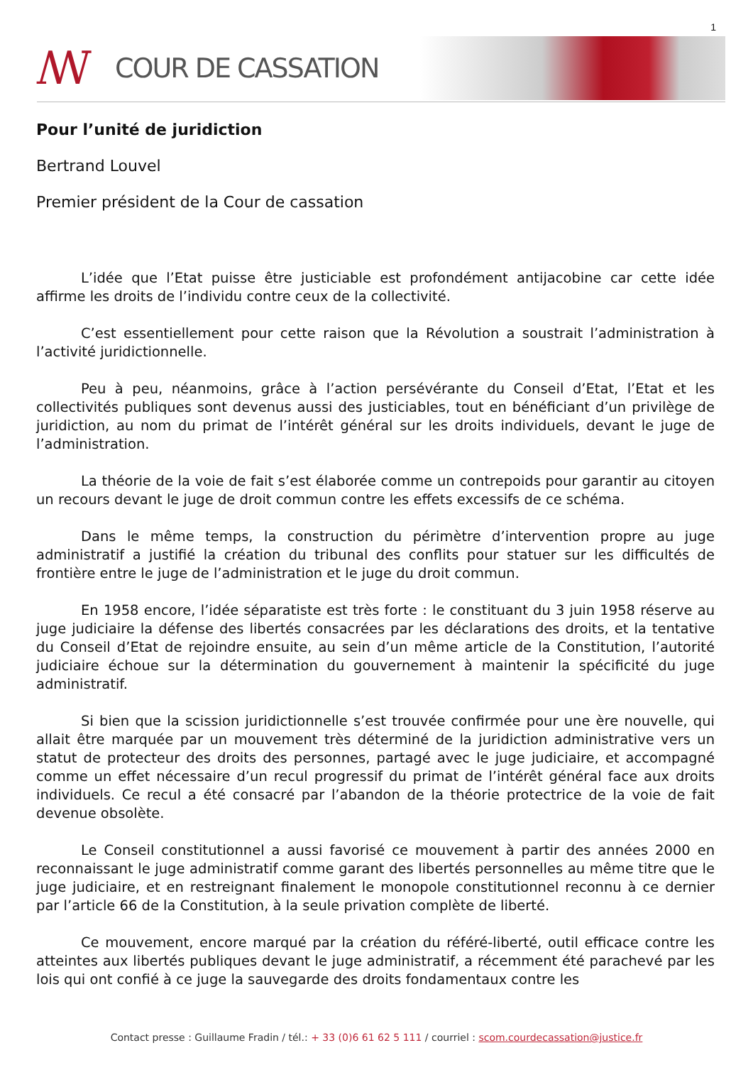1
ꟿ
COUR DE CASSATION
Pour l’unité de juridiction
Bertrand Louvel
Premier président de la Cour de cassation
L’idée que l’Etat puisse être justiciable est profondément antijacobine car cette idée affirme les droits de l’individu contre ceux de la collectivité.
C’est essentiellement pour cette raison que la Révolution a soustrait l’administration à l’activité juridictionnelle.
Peu à peu, néanmoins, grâce à l’action persévérante du Conseil d’Etat, l’Etat et les collectivités publiques sont devenus aussi des justiciables, tout en bénéficiant d’un privilège de juridiction, au nom du primat de l’intérêt général sur les droits individuels, devant le juge de l’administration.
La théorie de la voie de fait s’est élaborée comme un contrepoids pour garantir au citoyen un recours devant le juge de droit commun contre les effets excessifs de ce schéma.
Dans le même temps, la construction du périmètre d’intervention propre au juge administratif a justifié la création du tribunal des conflits pour statuer sur les difficultés de frontière entre le juge de l’administration et le juge du droit commun.
En 1958 encore, l’idée séparatiste est très forte : le constituant du 3 juin 1958 réserve au juge judiciaire la défense des libertés consacrées par les déclarations des droits, et la tentative du Conseil d’Etat de rejoindre ensuite, au sein d’un même article de la Constitution, l’autorité judiciaire échoue sur la détermination du gouvernement à maintenir la spécificité du juge administratif.
Si bien que la scission juridictionnelle s’est trouvée confirmée pour une ère nouvelle, qui allait être marquée par un mouvement très déterminé de la juridiction administrative vers un statut de protecteur des droits des personnes, partagé avec le juge judiciaire, et accompagné comme un effet nécessaire d’un recul progressif du primat de l’intérêt général face aux droits individuels. Ce recul a été consacré par l’abandon de la théorie protectrice de la voie de fait devenue obsolète.
Le Conseil constitutionnel a aussi favorisé ce mouvement à partir des années 2000 en reconnaissant le juge administratif comme garant des libertés personnelles au même titre que le juge judiciaire, et en restreignant finalement le monopole constitutionnel reconnu à ce dernier par l’article 66 de la Constitution, à la seule privation complète de liberté.
Ce mouvement, encore marqué par la création du référé-liberté, outil efficace contre les atteintes aux libertés publiques devant le juge administratif, a récemment été parachevé par les lois qui ont confié à ce juge la sauvegarde des droits fondamentaux contre les
Contact presse : Guillaume Fradin / tél.: + 33 (0)6 61 62 5 111 / courriel : scom.courdecassation@justice.fr